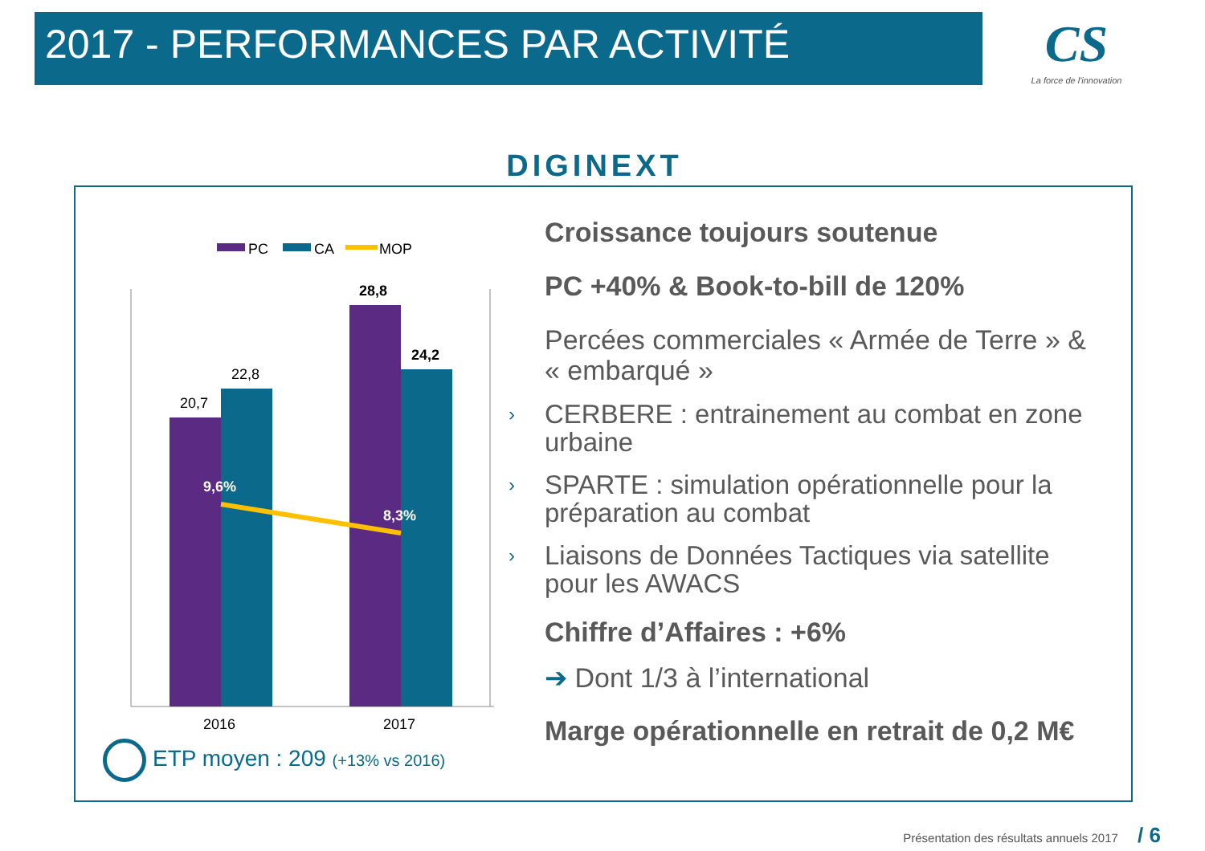2017 - PERFORMANCES PAR ACTIVITÉ
CS
La force de l'innovation
DIGINEXT
PC
CA
MOP
20,7
22,8
28,8
24,2
9,6%
8,3%
2016
2017
ETP moyen : 209 (+13% vs 2016)
Croissance toujours soutenue
PC +40% & Book-to-bill de 120%
Percées commerciales « Armée de Terre » & « embarqué »
› CERBERE : entrainement au combat en zone urbaine
› SPARTE : simulation opérationnelle pour la préparation au combat
› Liaisons de Données Tactiques via satellite pour les AWACS
Chiffre d’Affaires : +6%
➔ Dont 1/3 à l’international
Marge opérationnelle en retrait de 0,2 M€
Présentation des résultats annuels 2017 / 6